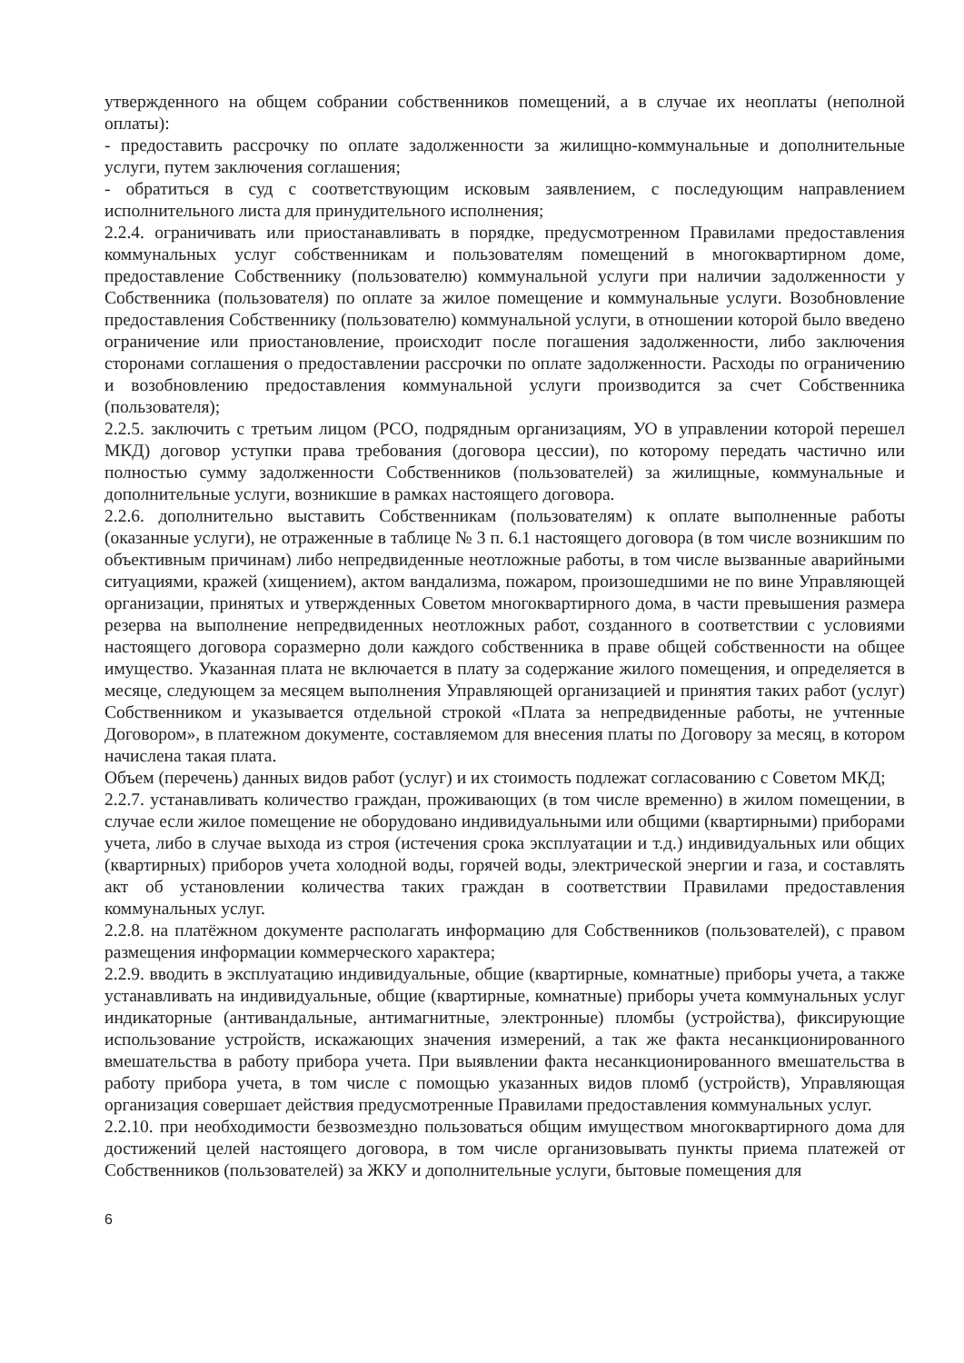утвержденного на общем собрании собственников помещений, а в случае их неоплаты (неполной оплаты):
- предоставить рассрочку по оплате задолженности за жилищно-коммунальные и дополнительные услуги, путем заключения соглашения;
- обратиться в суд с соответствующим исковым заявлением, с последующим направлением исполнительного листа для принудительного исполнения;
2.2.4. ограничивать или приостанавливать в порядке, предусмотренном Правилами предоставления коммунальных услуг собственникам и пользователям помещений в многоквартирном доме, предоставление Собственнику (пользователю) коммунальной услуги при наличии задолженности у Собственника (пользователя) по оплате за жилое помещение и коммунальные услуги. Возобновление предоставления Собственнику (пользователю) коммунальной услуги, в отношении которой было введено ограничение или приостановление, происходит после погашения задолженности, либо заключения сторонами соглашения о предоставлении рассрочки по оплате задолженности. Расходы по ограничению и возобновлению предоставления коммунальной услуги производится за счет Собственника (пользователя);
2.2.5. заключить с третьим лицом (РСО, подрядным организациям, УО в управлении которой перешел МКД) договор уступки права требования (договора цессии), по которому передать частично или полностью сумму задолженности Собственников (пользователей) за жилищные, коммунальные и дополнительные услуги, возникшие в рамках настоящего договора.
2.2.6. дополнительно выставить Собственникам (пользователям) к оплате выполненные работы (оказанные услуги), не отраженные в таблице № 3 п. 6.1 настоящего договора (в том числе возникшим по объективным причинам) либо непредвиденные неотложные работы, в том числе вызванные аварийными ситуациями, кражей (хищением), актом вандализма, пожаром, произошедшими не по вине Управляющей организации, принятых и утвержденных Советом многоквартирного дома, в части превышения размера резерва на выполнение непредвиденных неотложных работ, созданного в соответствии с условиями настоящего договора соразмерно доли каждого собственника в праве общей собственности на общее имущество. Указанная плата не включается в плату за содержание жилого помещения, и определяется в месяце, следующем за месяцем выполнения Управляющей организацией и принятия таких работ (услуг) Собственником и указывается отдельной строкой «Плата за непредвиденные работы, не учтенные Договором», в платежном документе, составляемом для внесения платы по Договору за месяц, в котором начислена такая плата.
Объем (перечень) данных видов работ (услуг) и их стоимость подлежат согласованию с Советом МКД;
2.2.7. устанавливать количество граждан, проживающих (в том числе временно) в жилом помещении, в случае если жилое помещение не оборудовано индивидуальными или общими (квартирными) приборами учета, либо в случае выхода из строя (истечения срока эксплуатации и т.д.) индивидуальных или общих (квартирных) приборов учета холодной воды, горячей воды, электрической энергии и газа, и составлять акт об установлении количества таких граждан в соответствии Правилами предоставления коммунальных услуг.
2.2.8. на платёжном документе располагать информацию для Собственников (пользователей), с правом размещения информации коммерческого характера;
2.2.9. вводить в эксплуатацию индивидуальные, общие (квартирные, комнатные) приборы учета, а также устанавливать на индивидуальные, общие (квартирные, комнатные) приборы учета коммунальных услуг индикаторные (антивандальные, антимагнитные, электронные) пломбы (устройства), фиксирующие использование устройств, искажающих значения измерений, а так же факта несанкционированного вмешательства в работу прибора учета. При выявлении факта несанкционированного вмешательства в работу прибора учета, в том числе с помощью указанных видов пломб (устройств), Управляющая организация совершает действия предусмотренные Правилами предоставления коммунальных услуг.
2.2.10. при необходимости безвозмездно пользоваться общим имуществом многоквартирного дома для достижений целей настоящего договора, в том числе организовывать пункты приема платежей от Собственников (пользователей) за ЖКУ и дополнительные услуги, бытовые помещения для
6